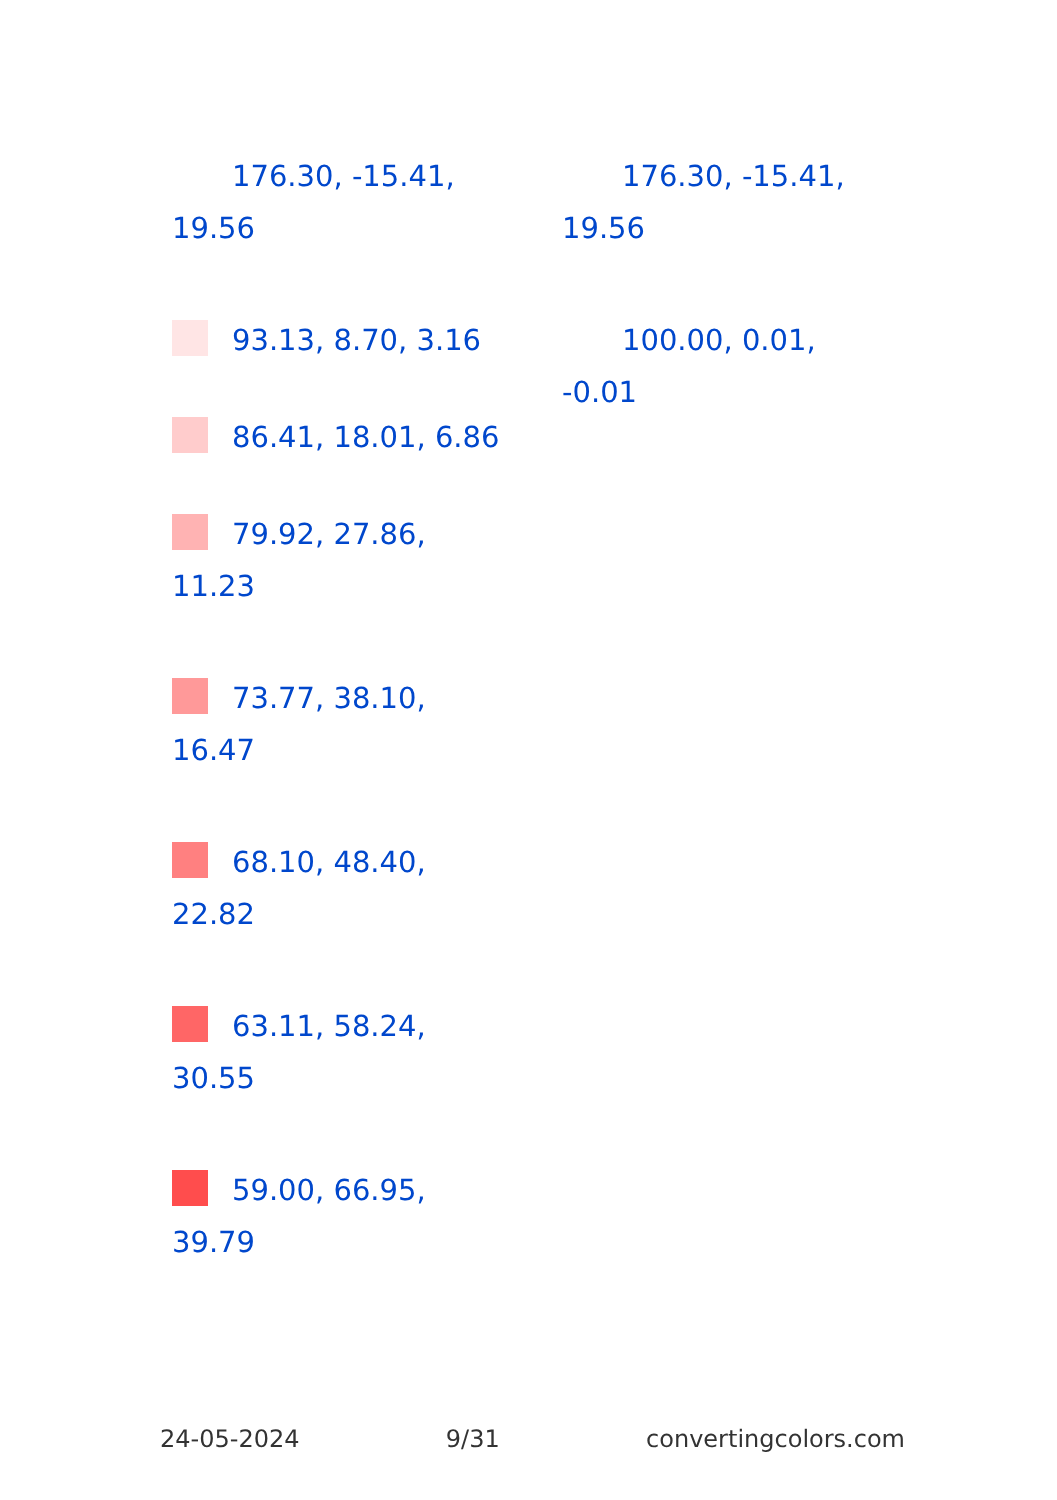176.30, -15.41, 19.56
93.13, 8.70, 3.16
86.41, 18.01, 6.86
79.92, 27.86, 11.23
73.77, 38.10, 16.47
68.10, 48.40, 22.82
63.11, 58.24, 30.55
59.00, 66.95, 39.79
176.30, -15.41, 19.56
100.00, 0.01, -0.01
24-05-2024 9/31 convertingcolors.com